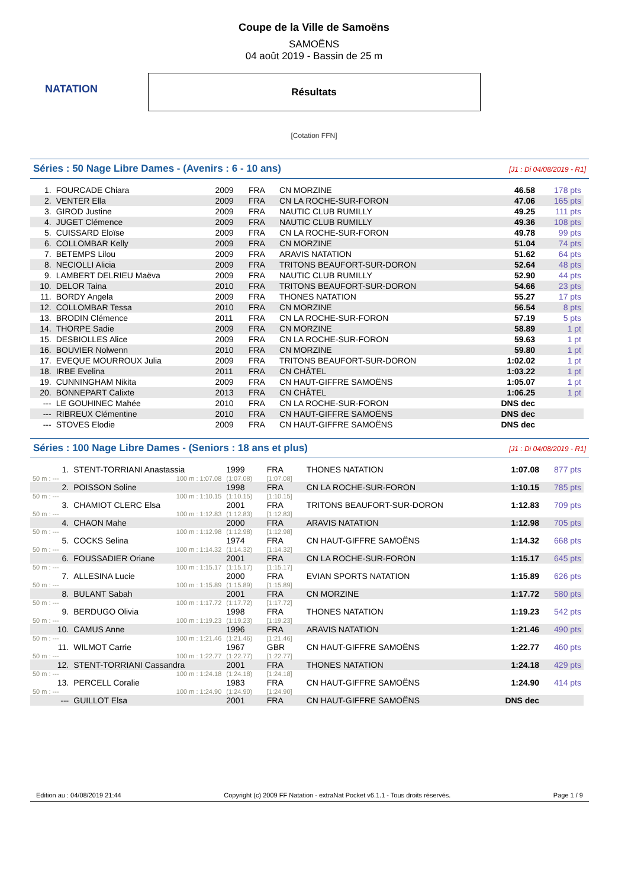NATATION
Coupe de la Ville de Samoëns
SAMOËNS
04 août 2019 - Bassin de 25 m
Résultats
[Cotation FFN]
Séries : 50 Nage Libre Dames - (Avenirs : 6 - 10 ans) [J1 : Di 04/08/2019 - R1]
| 1. | FOURCADE Chiara | 2009 | FRA | CN MORZINE | 46.58 | 178 pts |
| 2. | VENTER Ella | 2009 | FRA | CN LA ROCHE-SUR-FORON | 47.06 | 165 pts |
| 3. | GIROD Justine | 2009 | FRA | NAUTIC CLUB RUMILLY | 49.25 | 111 pts |
| 4. | JUGET Clémence | 2009 | FRA | NAUTIC CLUB RUMILLY | 49.36 | 108 pts |
| 5. | CUISSARD Eloïse | 2009 | FRA | CN LA ROCHE-SUR-FORON | 49.78 | 99 pts |
| 6. | COLLOMBAR Kelly | 2009 | FRA | CN MORZINE | 51.04 | 74 pts |
| 7. | BETEMPS Lilou | 2009 | FRA | ARAVIS NATATION | 51.62 | 64 pts |
| 8. | NECIOLLI Alicia | 2009 | FRA | TRITONS BEAUFORT-SUR-DORON | 52.64 | 48 pts |
| 9. | LAMBERT DELRIEU Maëva | 2009 | FRA | NAUTIC CLUB RUMILLY | 52.90 | 44 pts |
| 10. | DELOR Taina | 2010 | FRA | TRITONS BEAUFORT-SUR-DORON | 54.66 | 23 pts |
| 11. | BORDY Angela | 2009 | FRA | THONES NATATION | 55.27 | 17 pts |
| 12. | COLLOMBAR Tessa | 2010 | FRA | CN MORZINE | 56.54 | 8 pts |
| 13. | BRODIN Clémence | 2011 | FRA | CN LA ROCHE-SUR-FORON | 57.19 | 5 pts |
| 14. | THORPE Sadie | 2009 | FRA | CN MORZINE | 58.89 | 1 pt |
| 15. | DESBIOLLES Alice | 2009 | FRA | CN LA ROCHE-SUR-FORON | 59.63 | 1 pt |
| 16. | BOUVIER Nolwenn | 2010 | FRA | CN MORZINE | 59.80 | 1 pt |
| 17. | EVEQUE MOURROUX Julia | 2009 | FRA | TRITONS BEAUFORT-SUR-DORON | 1:02.02 | 1 pt |
| 18. | IRBE Evelina | 2011 | FRA | CN CHÂTEL | 1:03.22 | 1 pt |
| 19. | CUNNINGHAM Nikita | 2009 | FRA | CN HAUT-GIFFRE SAMOËNS | 1:05.07 | 1 pt |
| 20. | BONNEPART Calixte | 2013 | FRA | CN CHÂTEL | 1:06.25 | 1 pt |
| --- | LE GOUHINEC Mahée | 2010 | FRA | CN LA ROCHE-SUR-FORON | DNS dec | |
| --- | RIBREUX Clémentine | 2010 | FRA | CN HAUT-GIFFRE SAMOËNS | DNS dec | |
| --- | STOVES Elodie | 2009 | FRA | CN HAUT-GIFFRE SAMOËNS | DNS dec | |
Séries : 100 Nage Libre Dames - (Seniors : 18 ans et plus) [J1 : Di 04/08/2019 - R1]
| 1. | STENT-TORRIANI Anastassia | 1999 | FRA | THONES NATATION | 1:07.08 | 877 pts |
| 50 m : --- | 100 m : 1:07.08 | (1:07.08) | [1:07.08] | | | |
| 2. | POISSON Soline | 1998 | FRA | CN LA ROCHE-SUR-FORON | 1:10.15 | 785 pts |
| 50 m : --- | 100 m : 1:10.15 | (1:10.15) | [1:10.15] | | | |
| 3. | CHAMIOT CLERC Elsa | 2001 | FRA | TRITONS BEAUFORT-SUR-DORON | 1:12.83 | 709 pts |
| 50 m : --- | 100 m : 1:12.83 | (1:12.83) | [1:12.83] | | | |
| 4. | CHAON Mahe | 2000 | FRA | ARAVIS NATATION | 1:12.98 | 705 pts |
| 50 m : --- | 100 m : 1:12.98 | (1:12.98) | [1:12.98] | | | |
| 5. | COCKS Selina | 1974 | FRA | CN HAUT-GIFFRE SAMOËNS | 1:14.32 | 668 pts |
| 50 m : --- | 100 m : 1:14.32 | (1:14.32) | [1:14.32] | | | |
| 6. | FOUSSADIER Oriane | 2001 | FRA | CN LA ROCHE-SUR-FORON | 1:15.17 | 645 pts |
| 50 m : --- | 100 m : 1:15.17 | (1:15.17) | [1:15.17] | | | |
| 7. | ALLESINA Lucie | 2000 | FRA | EVIAN SPORTS NATATION | 1:15.89 | 626 pts |
| 50 m : --- | 100 m : 1:15.89 | (1:15.89) | [1:15.89] | | | |
| 8. | BULANT Sabah | 2001 | FRA | CN MORZINE | 1:17.72 | 580 pts |
| 50 m : --- | 100 m : 1:17.72 | (1:17.72) | [1:17.72] | | | |
| 9. | BERDUGO Olivia | 1998 | FRA | THONES NATATION | 1:19.23 | 542 pts |
| 50 m : --- | 100 m : 1:19.23 | (1:19.23) | [1:19.23] | | | |
| 10. | CAMUS Anne | 1996 | FRA | ARAVIS NATATION | 1:21.46 | 490 pts |
| 50 m : --- | 100 m : 1:21.46 | (1:21.46) | [1:21.46] | | | |
| 11. | WILMOT Carrie | 1967 | GBR | CN HAUT-GIFFRE SAMOËNS | 1:22.77 | 460 pts |
| 50 m : --- | 100 m : 1:22.77 | (1:22.77) | [1:22.77] | | | |
| 12. | STENT-TORRIANI Cassandra | 2001 | FRA | THONES NATATION | 1:24.18 | 429 pts |
| 50 m : --- | 100 m : 1:24.18 | (1:24.18) | [1:24.18] | | | |
| 13. | PERCELL Coralie | 1983 | FRA | CN HAUT-GIFFRE SAMOËNS | 1:24.90 | 414 pts |
| 50 m : --- | 100 m : 1:24.90 | (1:24.90) | [1:24.90] | | | |
| --- | GUILLOT Elsa | 2001 | FRA | CN HAUT-GIFFRE SAMOËNS | DNS dec | |
Edition au : 04/08/2019 21:44 Copyright (c) 2009 FF Natation - extraNat Pocket v6.1.1 - Tous droits réservés. Page 1 / 9